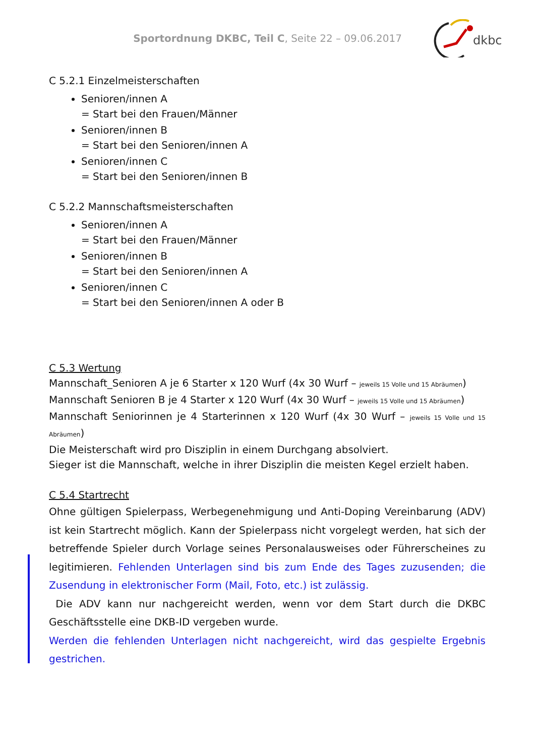Sportordnung DKBC, Teil C, Seite 22 – 09.06.2017
dkbc
C 5.2.1 Einzelmeisterschaften
Senioren/innen A
= Start bei den Frauen/Männer
Senioren/innen B
= Start bei den Senioren/innen A
Senioren/innen C
= Start bei den Senioren/innen B
C 5.2.2 Mannschaftsmeisterschaften
Senioren/innen A
= Start bei den Frauen/Männer
Senioren/innen B
= Start bei den Senioren/innen A
Senioren/innen C
= Start bei den Senioren/innen A oder B
C 5.3 Wertung
Mannschaft_Senioren A je 6 Starter x 120 Wurf (4x 30 Wurf – jeweils 15 Volle und 15 Abräumen)
Mannschaft Senioren B je 4 Starter x 120 Wurf (4x 30 Wurf – jeweils 15 Volle und 15 Abräumen)
Mannschaft Seniorinnen je 4 Starterinnen x 120 Wurf (4x 30 Wurf – jeweils 15 Volle und 15 Abräumen)
Die Meisterschaft wird pro Disziplin in einem Durchgang absolviert.
Sieger ist die Mannschaft, welche in ihrer Disziplin die meisten Kegel erzielt haben.
C 5.4 Startrecht
Ohne gültigen Spielerpass, Werbegenehmigung und Anti-Doping Vereinbarung (ADV) ist kein Startrecht möglich. Kann der Spielerpass nicht vorgelegt werden, hat sich der betreffende Spieler durch Vorlage seines Personalausweises oder Führerscheines zu legitimieren. Fehlenden Unterlagen sind bis zum Ende des Tages zuzusenden; die Zusendung in elektronischer Form (Mail, Foto, etc.) ist zulässig.
Die ADV kann nur nachgereicht werden, wenn vor dem Start durch die DKBC Geschäftsstelle eine DKB-ID vergeben wurde.
Werden die fehlenden Unterlagen nicht nachgereicht, wird das gespielte Ergebnis gestrichen.